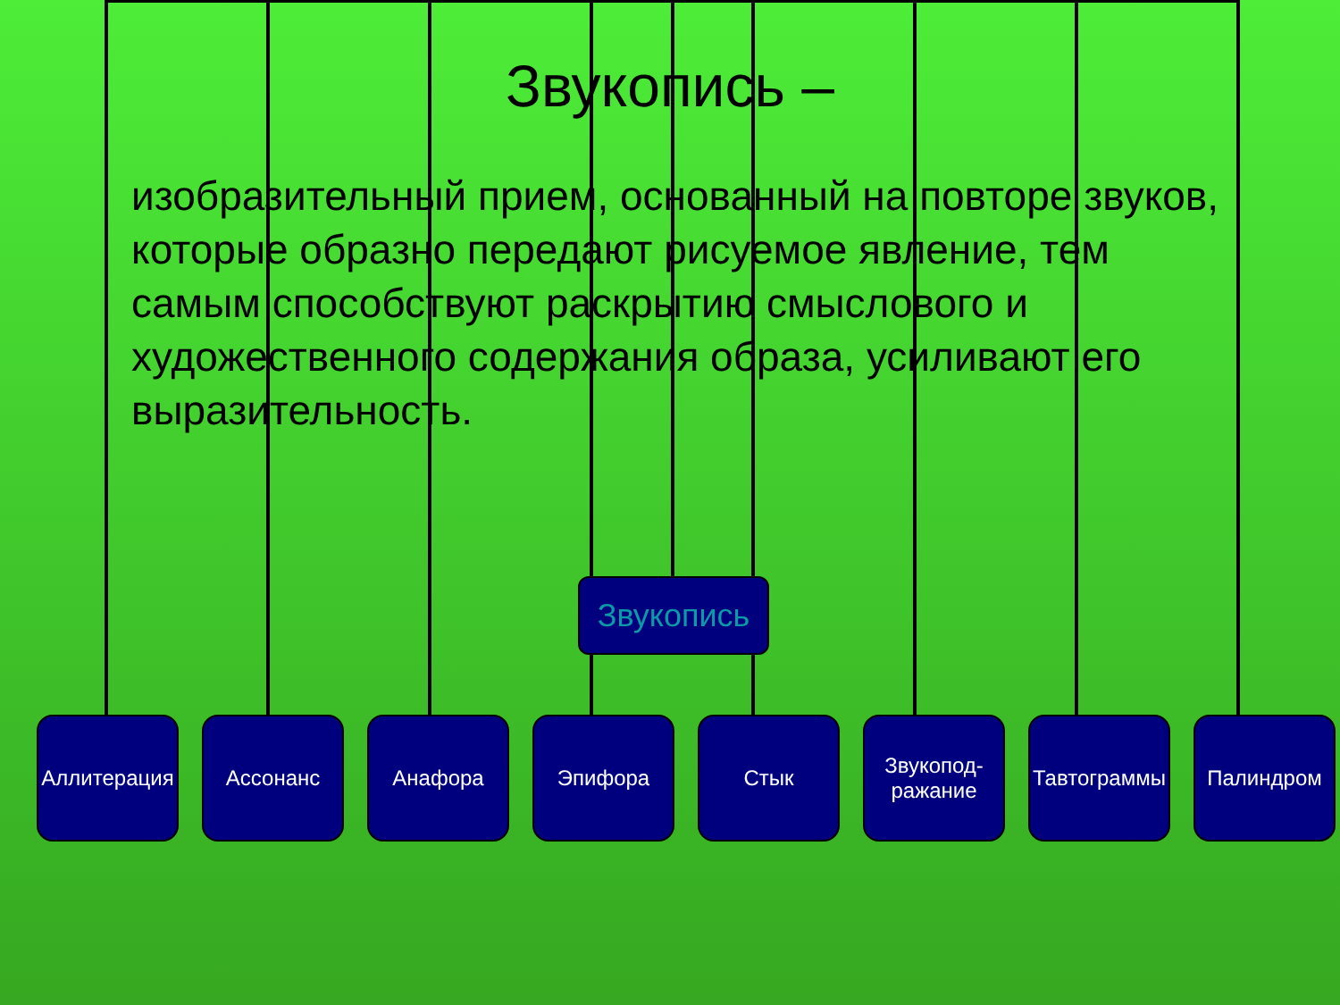Звукопись –
изобразительный прием, основанный на повторе звуков, которые образно передают рисуемое явление, тем самым способствуют раскрытию смыслового и художественного содержания образа, усиливают его выразительность.
Звукопись
Аллитерация
Ассонанс Анафора Эпифора Стык Звукопод-ражание
Тавтограммы
Палиндром